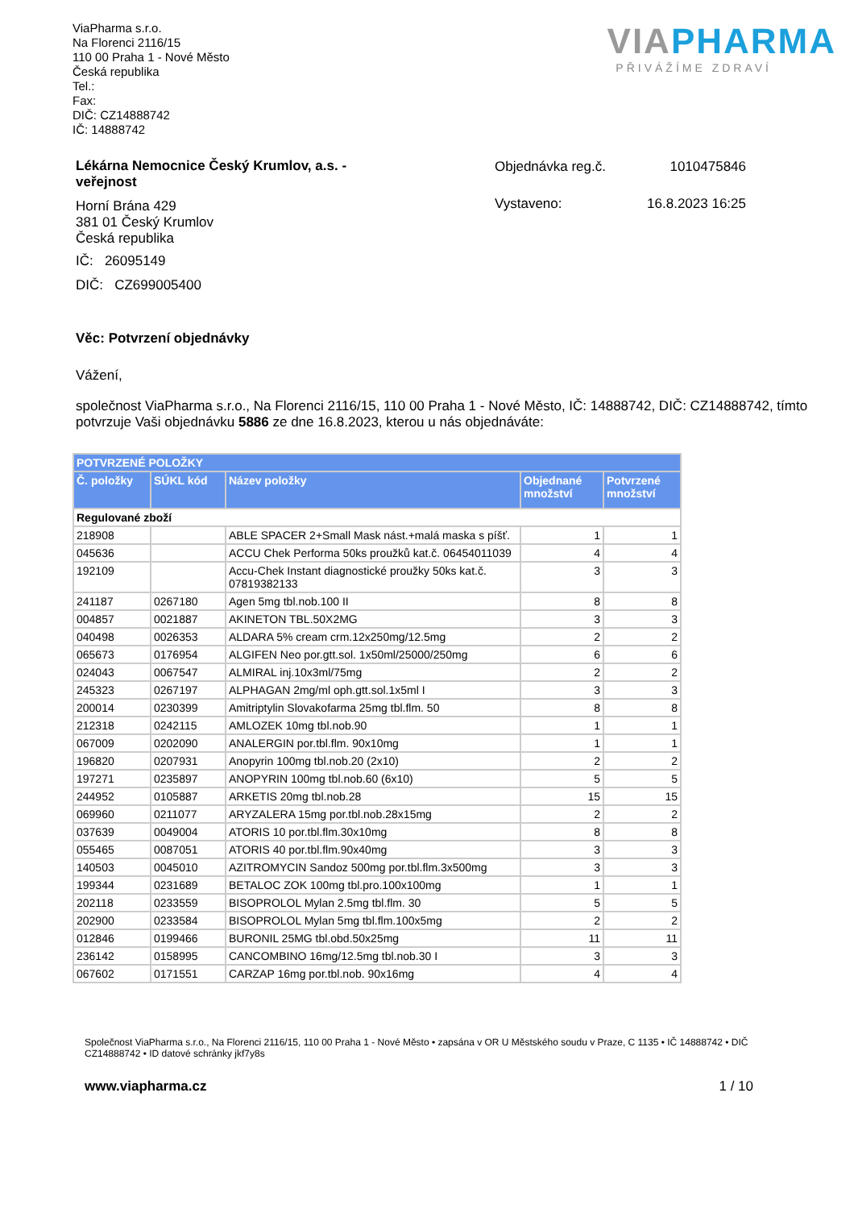ViaPharma s.r.o.
Na Florenci 2116/15
110 00 Praha 1 - Nové Město
Česká republika
Tel.:
Fax:
DIČ: CZ14888742
IČ: 14888742
VIAPHARMA
PŘIVÁŽÍME ZDRAVÍ
Lékárna Nemocnice Český Krumlov, a.s. -
veřejnost
Horní Brána 429
381 01 Český Krumlov
Česká republika
IČ: 26095149
DIČ: CZ699005400
Objednávka reg.č. 1010475846
Vystaveno: 16.8.2023 16:25
Věc: Potvrzení objednávky
Vážení,
společnost ViaPharma s.r.o., Na Florenci 2116/15, 110 00 Praha 1 - Nové Město, IČ: 14888742, DIČ: CZ14888742, tímto potvrzuje Vaši objednávku 5886 ze dne 16.8.2023, kterou u nás objednáváte:
| POTVRZENÉ POLOŽKY | | | | |
| Č. položky | SÚKL kód | Název položky | Objednané množství | Potvrzené množství |
| Regulované zboží | | | | |
| 218908 | | ABLE SPACER 2+Small Mask nást.+malá maska s píšť. | 1 | 1 |
| 045636 | | ACCU Chek Performa 50ks proužků kat.č. 06454011039 | 4 | 4 |
| 192109 | | Accu-Chek Instant diagnostické proužky 50ks kat.č. 07819382133 | 3 | 3 |
| 241187 | 0267180 | Agen 5mg tbl.nob.100 II | 8 | 8 |
| 004857 | 0021887 | AKINETON TBL.50X2MG | 3 | 3 |
| 040498 | 0026353 | ALDARA 5% cream crm.12x250mg/12.5mg | 2 | 2 |
| 065673 | 0176954 | ALGIFEN Neo por.gtt.sol. 1x50ml/25000/250mg | 6 | 6 |
| 024043 | 0067547 | ALMIRAL inj.10x3ml/75mg | 2 | 2 |
| 245323 | 0267197 | ALPHAGAN 2mg/ml oph.gtt.sol.1x5ml I | 3 | 3 |
| 200014 | 0230399 | Amitriptylin Slovakofarma 25mg tbl.flm. 50 | 8 | 8 |
| 212318 | 0242115 | AMLOZEK 10mg tbl.nob.90 | 1 | 1 |
| 067009 | 0202090 | ANALERGIN por.tbl.flm. 90x10mg | 1 | 1 |
| 196820 | 0207931 | Anopyrin 100mg tbl.nob.20 (2x10) | 2 | 2 |
| 197271 | 0235897 | ANOPYRIN 100mg tbl.nob.60 (6x10) | 5 | 5 |
| 244952 | 0105887 | ARKETIS 20mg tbl.nob.28 | 15 | 15 |
| 069960 | 0211077 | ARYZALERA 15mg por.tbl.nob.28x15mg | 2 | 2 |
| 037639 | 0049004 | ATORIS 10 por.tbl.flm.30x10mg | 8 | 8 |
| 055465 | 0087051 | ATORIS 40 por.tbl.flm.90x40mg | 3 | 3 |
| 140503 | 0045010 | AZITROMYCIN Sandoz 500mg por.tbl.flm.3x500mg | 3 | 3 |
| 199344 | 0231689 | BETALOC ZOK 100mg tbl.pro.100x100mg | 1 | 1 |
| 202118 | 0233559 | BISOPROLOL Mylan 2.5mg tbl.flm. 30 | 5 | 5 |
| 202900 | 0233584 | BISOPROLOL Mylan 5mg tbl.flm.100x5mg | 2 | 2 |
| 012846 | 0199466 | BURONIL 25MG tbl.obd.50x25mg | 11 | 11 |
| 236142 | 0158995 | CANCOMBINO 16mg/12.5mg tbl.nob.30 I | 3 | 3 |
| 067602 | 0171551 | CARZAP 16mg por.tbl.nob. 90x16mg | 4 | 4 |
Společnost ViaPharma s.r.o., Na Florenci 2116/15, 110 00 Praha 1 - Nové Město • zapsána v OR U Městského soudu v Praze, C 1135 • IČ 14888742 • DIČ CZ14888742 • ID datové schránky jkf7y8s
www.viapharma.cz 1 / 10